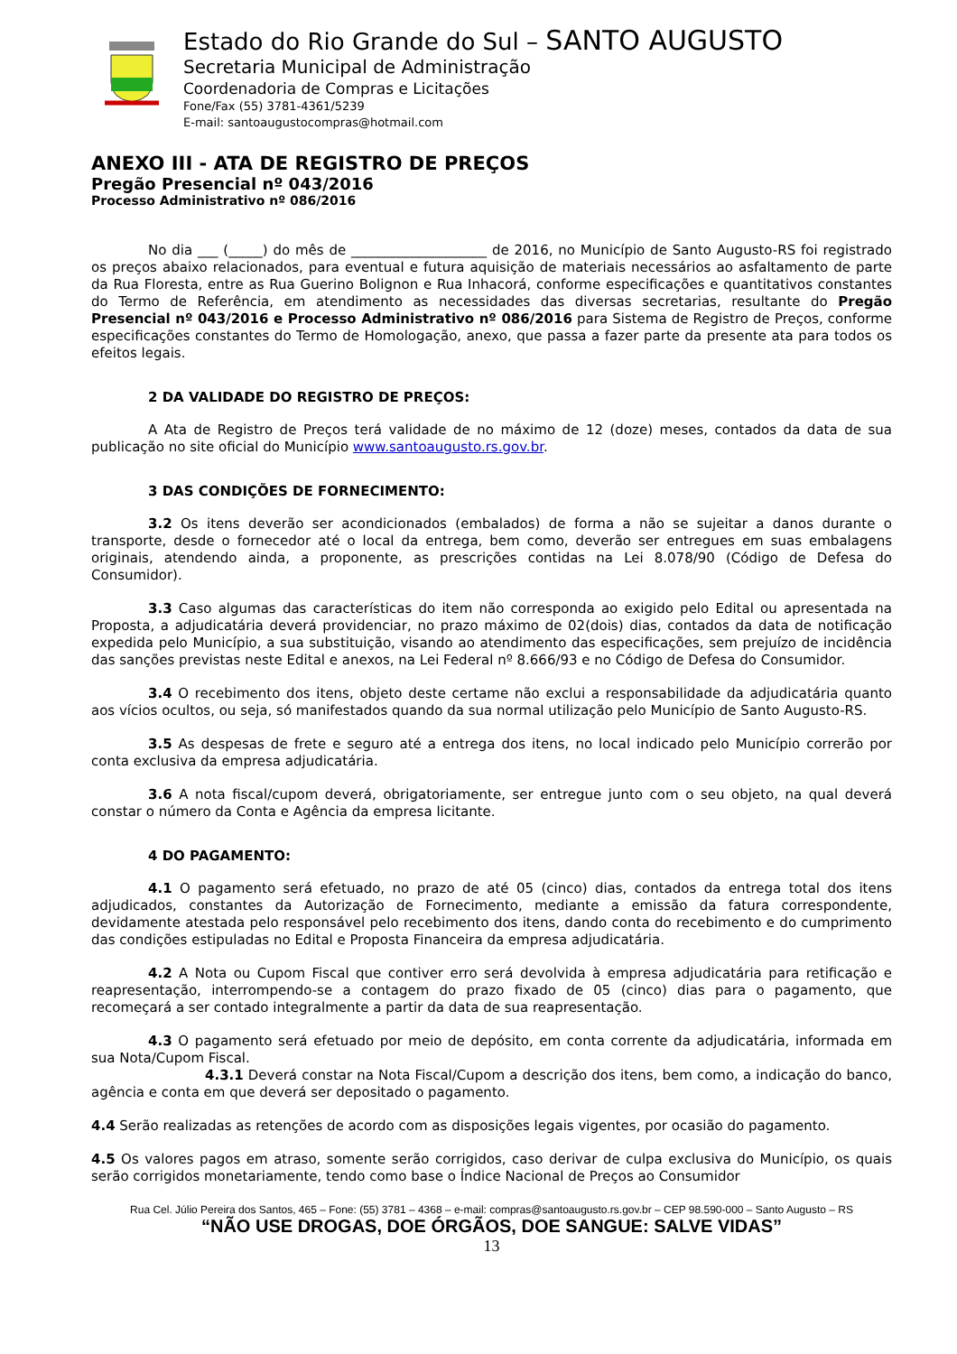Estado do Rio Grande do Sul – SANTO AUGUSTO
Secretaria Municipal de Administração
Coordenadoria de Compras e Licitações
Fone/Fax (55) 3781-4361/5239
E-mail: santoaugustocompras@hotmail.com
ANEXO III - ATA DE REGISTRO DE PREÇOS
Pregão Presencial nº 043/2016
Processo Administrativo nº 086/2016
No dia ___ (_____) do mês de ____________________ de 2016, no Município de Santo Augusto-RS foi registrado os preços abaixo relacionados, para eventual e futura aquisição de materiais necessários ao asfaltamento de parte da Rua Floresta, entre as Rua Guerino Bolignon e Rua Inhacorá, conforme especificações e quantitativos constantes do Termo de Referência, em atendimento as necessidades das diversas secretarias, resultante do Pregão Presencial nº 043/2016 e Processo Administrativo nº 086/2016 para Sistema de Registro de Preços, conforme especificações constantes do Termo de Homologação, anexo, que passa a fazer parte da presente ata para todos os efeitos legais.
2 DA VALIDADE DO REGISTRO DE PREÇOS:
A Ata de Registro de Preços terá validade de no máximo de 12 (doze) meses, contados da data de sua publicação no site oficial do Município www.santoaugusto.rs.gov.br.
3 DAS CONDIÇÕES DE FORNECIMENTO:
3.2 Os itens deverão ser acondicionados (embalados) de forma a não se sujeitar a danos durante o transporte, desde o fornecedor até o local da entrega, bem como, deverão ser entregues em suas embalagens originais, atendendo ainda, a proponente, as prescrições contidas na Lei 8.078/90 (Código de Defesa do Consumidor).
3.3 Caso algumas das características do item não corresponda ao exigido pelo Edital ou apresentada na Proposta, a adjudicatária deverá providenciar, no prazo máximo de 02(dois) dias, contados da data de notificação expedida pelo Município, a sua substituição, visando ao atendimento das especificações, sem prejuízo de incidência das sanções previstas neste Edital e anexos, na Lei Federal nº 8.666/93 e no Código de Defesa do Consumidor.
3.4 O recebimento dos itens, objeto deste certame não exclui a responsabilidade da adjudicatária quanto aos vícios ocultos, ou seja, só manifestados quando da sua normal utilização pelo Município de Santo Augusto-RS.
3.5 As despesas de frete e seguro até a entrega dos itens, no local indicado pelo Município correrão por conta exclusiva da empresa adjudicatária.
3.6 A nota fiscal/cupom deverá, obrigatoriamente, ser entregue junto com o seu objeto, na qual deverá constar o número da Conta e Agência da empresa licitante.
4 DO PAGAMENTO:
4.1 O pagamento será efetuado, no prazo de até 05 (cinco) dias, contados da entrega total dos itens adjudicados, constantes da Autorização de Fornecimento, mediante a emissão da fatura correspondente, devidamente atestada pelo responsável pelo recebimento dos itens, dando conta do recebimento e do cumprimento das condições estipuladas no Edital e Proposta Financeira da empresa adjudicatária.
4.2 A Nota ou Cupom Fiscal que contiver erro será devolvida à empresa adjudicatária para retificação e reapresentação, interrompendo-se a contagem do prazo fixado de 05 (cinco) dias para o pagamento, que recomeçará a ser contado integralmente a partir da data de sua reapresentação.
4.3 O pagamento será efetuado por meio de depósito, em conta corrente da adjudicatária, informada em sua Nota/Cupom Fiscal.
4.3.1 Deverá constar na Nota Fiscal/Cupom a descrição dos itens, bem como, a indicação do banco, agência e conta em que deverá ser depositado o pagamento.
4.4 Serão realizadas as retenções de acordo com as disposições legais vigentes, por ocasião do pagamento.
4.5 Os valores pagos em atraso, somente serão corrigidos, caso derivar de culpa exclusiva do Município, os quais serão corrigidos monetariamente, tendo como base o Índice Nacional de Preços ao Consumidor
Rua Cel. Júlio Pereira dos Santos, 465 – Fone: (55) 3781 – 4368 – e-mail: compras@santoaugusto.rs.gov.br – CEP 98.590-000 – Santo Augusto – RS
“NÃO USE DROGAS, DOE ÓRGÃOS, DOE SANGUE: SALVE VIDAS”
13